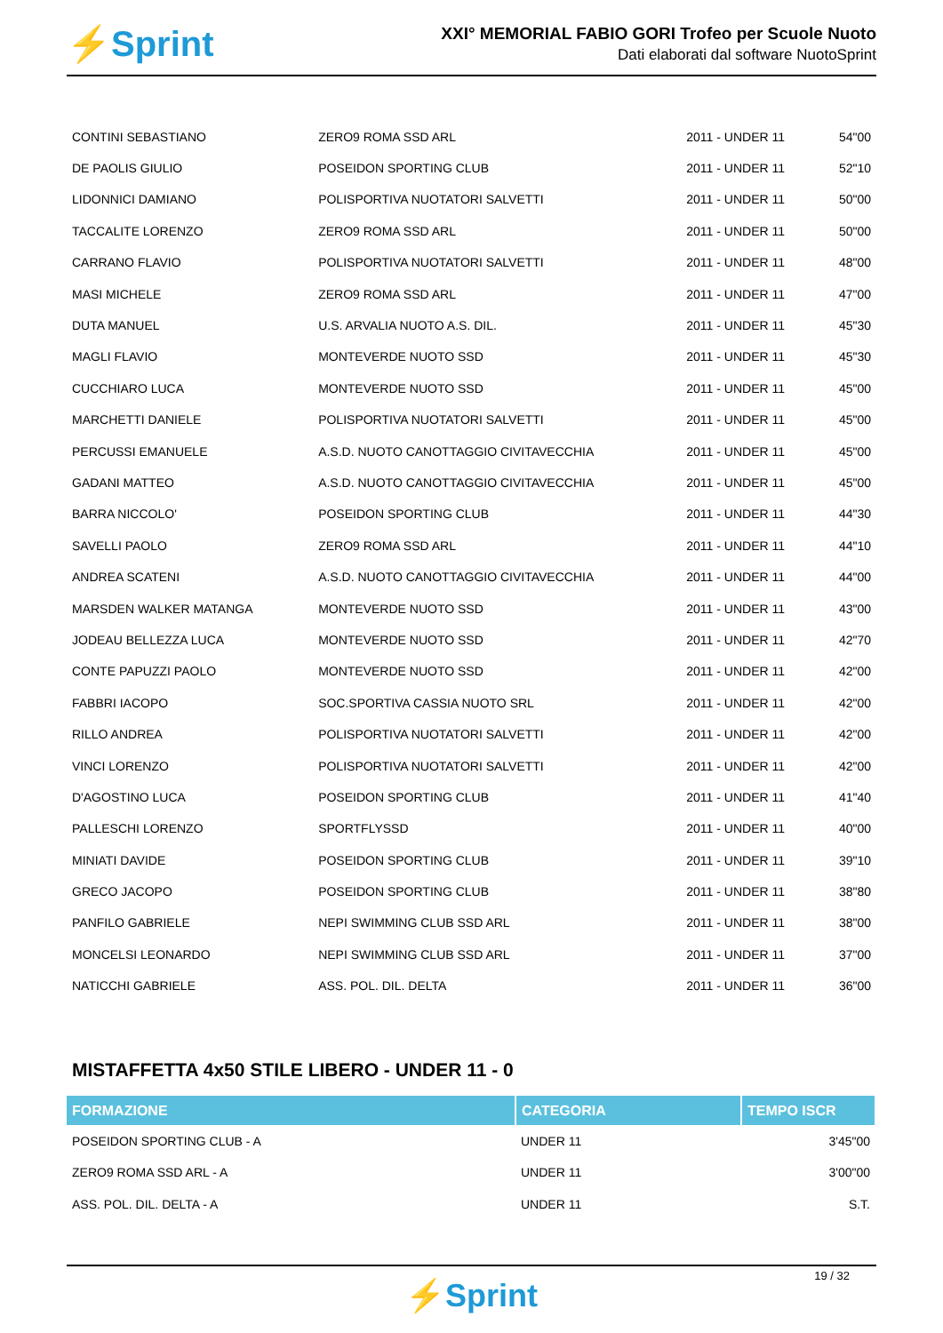⚡Sprint
XXI° MEMORIAL FABIO GORI Trofeo per Scuole Nuoto
Dati elaborati dal software NuotoSprint
| CONTINI SEBASTIANO | ZERO9 ROMA SSD ARL | 2011 - UNDER 11 | 54"00 |
| DE PAOLIS GIULIO | POSEIDON SPORTING CLUB | 2011 - UNDER 11 | 52"10 |
| LIDONNICI DAMIANO | POLISPORTIVA NUOTATORI SALVETTI | 2011 - UNDER 11 | 50"00 |
| TACCALITE LORENZO | ZERO9 ROMA SSD ARL | 2011 - UNDER 11 | 50"00 |
| CARRANO FLAVIO | POLISPORTIVA NUOTATORI SALVETTI | 2011 - UNDER 11 | 48"00 |
| MASI MICHELE | ZERO9 ROMA SSD ARL | 2011 - UNDER 11 | 47"00 |
| DUTA MANUEL | U.S. ARVALIA NUOTO A.S. DIL. | 2011 - UNDER 11 | 45"30 |
| MAGLI FLAVIO | MONTEVERDE NUOTO SSD | 2011 - UNDER 11 | 45"30 |
| CUCCHIARO LUCA | MONTEVERDE NUOTO SSD | 2011 - UNDER 11 | 45"00 |
| MARCHETTI DANIELE | POLISPORTIVA NUOTATORI SALVETTI | 2011 - UNDER 11 | 45"00 |
| PERCUSSI EMANUELE | A.S.D. NUOTO CANOTTAGGIO CIVITAVECCHIA | 2011 - UNDER 11 | 45"00 |
| GADANI MATTEO | A.S.D. NUOTO CANOTTAGGIO CIVITAVECCHIA | 2011 - UNDER 11 | 45"00 |
| BARRA NICCOLO' | POSEIDON SPORTING CLUB | 2011 - UNDER 11 | 44"30 |
| SAVELLI PAOLO | ZERO9 ROMA SSD ARL | 2011 - UNDER 11 | 44"10 |
| ANDREA SCATENI | A.S.D. NUOTO CANOTTAGGIO CIVITAVECCHIA | 2011 - UNDER 11 | 44"00 |
| MARSDEN WALKER MATANGA | MONTEVERDE NUOTO SSD | 2011 - UNDER 11 | 43"00 |
| JODEAU BELLEZZA LUCA | MONTEVERDE NUOTO SSD | 2011 - UNDER 11 | 42"70 |
| CONTE PAPUZZI PAOLO | MONTEVERDE NUOTO SSD | 2011 - UNDER 11 | 42"00 |
| FABBRI IACOPO | SOC.SPORTIVA CASSIA NUOTO SRL | 2011 - UNDER 11 | 42"00 |
| RILLO ANDREA | POLISPORTIVA NUOTATORI SALVETTI | 2011 - UNDER 11 | 42"00 |
| VINCI LORENZO | POLISPORTIVA NUOTATORI SALVETTI | 2011 - UNDER 11 | 42"00 |
| D'AGOSTINO LUCA | POSEIDON SPORTING CLUB | 2011 - UNDER 11 | 41"40 |
| PALLESCHI LORENZO | SPORTFLYSSD | 2011 - UNDER 11 | 40"00 |
| MINIATI DAVIDE | POSEIDON SPORTING CLUB | 2011 - UNDER 11 | 39"10 |
| GRECO JACOPO | POSEIDON SPORTING CLUB | 2011 - UNDER 11 | 38"80 |
| PANFILO GABRIELE | NEPI SWIMMING CLUB SSD ARL | 2011 - UNDER 11 | 38"00 |
| MONCELSI LEONARDO | NEPI SWIMMING CLUB SSD ARL | 2011 - UNDER 11 | 37"00 |
| NATICCHI GABRIELE | ASS. POL. DIL. DELTA | 2011 - UNDER 11 | 36"00 |
MISTAFFETTA 4x50 STILE LIBERO - UNDER 11 - 0
| FORMAZIONE | CATEGORIA | TEMPO ISCR |
| --- | --- | --- |
| POSEIDON SPORTING CLUB - A | UNDER 11 | 3'45"00 |
| ZERO9 ROMA SSD ARL - A | UNDER 11 | 3'00"00 |
| ASS. POL. DIL. DELTA - A | UNDER 11 | S.T. |
19 / 32
⚡Sprint